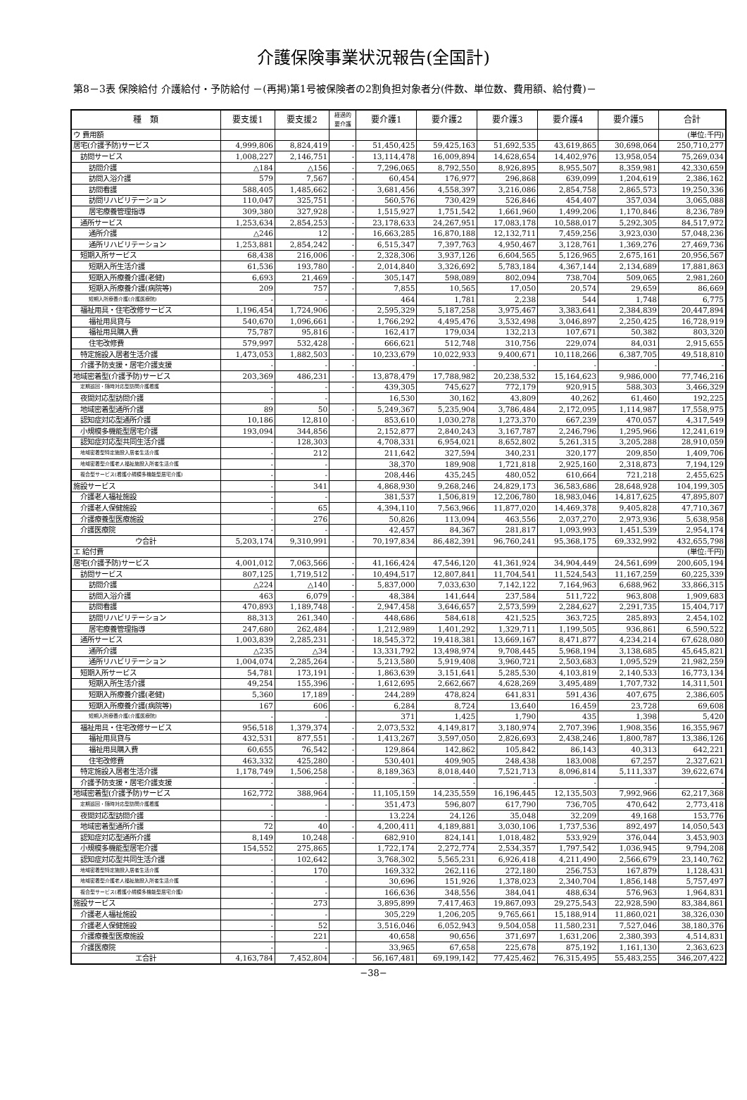介護保険事業状況報告(全国計)
第8－3表 保険給付 介護給付・予防給付 －(再掲)第1号被保険者の2割負担対象者分(件数、単位数、費用額、給付費)－
| 種 類 | 要支援1 | 要支援2 | 経過的 要介護 | 要介護1 | 要介護2 | 要介護3 | 要介護4 | 要介護5 | 合計 |
| --- | --- | --- | --- | --- | --- | --- | --- | --- | --- |
| ウ 費用額 | | | | | | | | | (単位:千円) |
| 居宅(介護予防)サービス | 4,999,806 | 8,824,419 | - | 51,450,425 | 59,425,163 | 51,692,535 | 43,619,865 | 30,698,064 | 250,710,277 |
| 訪問サービス | 1,008,227 | 2,146,751 | - | 13,114,478 | 16,009,894 | 14,628,654 | 14,402,976 | 13,958,054 | 75,269,034 |
| 訪問介護 | △184 | △156 | - | 7,296,065 | 8,792,550 | 8,926,895 | 8,955,507 | 8,359,981 | 42,330,659 |
| 訪問入浴介護 | 579 | 7,567 | - | 60,454 | 176,977 | 296,868 | 639,099 | 1,204,619 | 2,386,162 |
| 訪問看護 | 588,405 | 1,485,662 | - | 3,681,456 | 4,558,397 | 3,216,086 | 2,854,758 | 2,865,573 | 19,250,336 |
| 訪問リハビリテーション | 110,047 | 325,751 | - | 560,576 | 730,429 | 526,846 | 454,407 | 357,034 | 3,065,088 |
| 居宅療養管理指導 | 309,380 | 327,928 | - | 1,515,927 | 1,751,542 | 1,661,960 | 1,499,206 | 1,170,846 | 8,236,789 |
| 通所サービス | 1,253,634 | 2,854,253 | - | 23,178,633 | 24,267,951 | 17,083,178 | 10,588,017 | 5,292,305 | 84,517,972 |
| 通所介護 | △246 | 12 | - | 16,663,285 | 16,870,188 | 12,132,711 | 7,459,256 | 3,923,030 | 57,048,236 |
| 通所リハビリテーション | 1,253,881 | 2,854,242 | - | 6,515,347 | 7,397,763 | 4,950,467 | 3,128,761 | 1,369,276 | 27,469,736 |
| 短期入所サービス | 68,438 | 216,006 | - | 2,328,306 | 3,937,126 | 6,604,565 | 5,126,965 | 2,675,161 | 20,956,567 |
| 短期入所生活介護 | 61,536 | 193,780 | - | 2,014,840 | 3,326,692 | 5,783,184 | 4,367,144 | 2,134,689 | 17,881,863 |
| 短期入所療養介護(老健) | 6,693 | 21,469 | - | 305,147 | 598,089 | 802,094 | 738,704 | 509,065 | 2,981,260 |
| 短期入所療養介護(病院等) | 209 | 757 | - | 7,855 | 10,565 | 17,050 | 20,574 | 29,659 | 86,669 |
| 短期入所療養介護(介護医療院) | - | - | | 464 | 1,781 | 2,238 | 544 | 1,748 | 6,775 |
| 福祉用具・住宅改修サービス | 1,196,454 | 1,724,906 | - | 2,595,329 | 5,187,258 | 3,975,467 | 3,383,641 | 2,384,839 | 20,447,894 |
| 福祉用具貸与 | 540,670 | 1,096,661 | - | 1,766,292 | 4,495,476 | 3,532,498 | 3,046,897 | 2,250,425 | 16,728,919 |
| 福祉用具購入費 | 75,787 | 95,816 | - | 162,417 | 179,034 | 132,213 | 107,671 | 50,382 | 803,320 |
| 住宅改修費 | 579,997 | 532,428 | - | 666,621 | 512,748 | 310,756 | 229,074 | 84,031 | 2,915,655 |
| 特定施設入居者生活介護 | 1,473,053 | 1,882,503 | - | 10,233,679 | 10,022,933 | 9,400,671 | 10,118,266 | 6,387,705 | 49,518,810 |
| 介護予防支援・居宅介護支援 | - | - | - | - | - | - | - | - | - |
| 地域密着型(介護予防)サービス | 203,369 | 486,231 | - | 13,878,479 | 17,788,982 | 20,238,532 | 15,164,623 | 9,986,000 | 77,746,216 |
| 定期巡回・随時対応型訪問介護看護 | - | - | - | 439,305 | 745,627 | 772,179 | 920,915 | 588,303 | 3,466,329 |
| 夜間対応型訪問介護 | - | - | | 16,530 | 30,162 | 43,809 | 40,262 | 61,460 | 192,225 |
| 地域密着型通所介護 | 89 | 50 | - | 5,249,367 | 5,235,904 | 3,786,484 | 2,172,095 | 1,114,987 | 17,558,975 |
| 認知症対応型通所介護 | 10,186 | 12,810 | - | 853,610 | 1,030,278 | 1,273,370 | 667,239 | 470,057 | 4,317,549 |
| 小規模多機能型居宅介護 | 193,094 | 344,856 | | 2,152,877 | 2,840,243 | 3,167,787 | 2,246,796 | 1,295,966 | 12,241,619 |
| 認知症対応型共同生活介護 | - | 128,303 | | 4,708,331 | 6,954,021 | 8,652,802 | 5,261,315 | 3,205,288 | 28,910,059 |
| 地域密着型特定施設入居者生活介護 | - | 212 | | 211,642 | 327,594 | 340,231 | 320,177 | 209,850 | 1,409,706 |
| 地域密着型介護老人福祉施設入所者生活介護 | - | - | | 38,370 | 189,908 | 1,721,818 | 2,925,160 | 2,318,873 | 7,194,129 |
| 複合型サービス(看護小規模多機能型居宅介護) | - | - | | 208,446 | 435,245 | 480,052 | 610,664 | 721,218 | 2,455,625 |
| 施設サービス | - | 341 | | 4,868,930 | 9,268,246 | 24,829,173 | 36,583,686 | 28,648,928 | 104,199,305 |
| 介護老人福祉施設 | - | - | | 381,537 | 1,506,819 | 12,206,780 | 18,983,046 | 14,817,625 | 47,895,807 |
| 介護老人保健施設 | - | 65 | | 4,394,110 | 7,563,966 | 11,877,020 | 14,469,378 | 9,405,828 | 47,710,367 |
| 介護療養型医療施設 | - | 276 | | 50,826 | 113,094 | 463,556 | 2,037,270 | 2,973,936 | 5,638,958 |
| 介護医療院 | - | - | | 42,457 | 84,367 | 281,817 | 1,093,993 | 1,451,539 | 2,954,174 |
| ウ合計 | 5,203,174 | 9,310,991 | - | 70,197,834 | 86,482,391 | 96,760,241 | 95,368,175 | 69,332,992 | 432,655,798 |
| エ 給付費 | | | | | | | | | (単位:千円) |
| 居宅(介護予防)サービス | 4,001,012 | 7,063,566 | - | 41,166,424 | 47,546,120 | 41,361,924 | 34,904,449 | 24,561,699 | 200,605,194 |
| 訪問サービス | 807,125 | 1,719,512 | - | 10,494,517 | 12,807,841 | 11,704,541 | 11,524,543 | 11,167,259 | 60,225,339 |
| 訪問介護 | △224 | △140 | - | 5,837,000 | 7,033,630 | 7,142,122 | 7,164,963 | 6,688,962 | 33,866,315 |
| 訪問入浴介護 | 463 | 6,079 | - | 48,384 | 141,644 | 237,584 | 511,722 | 963,808 | 1,909,683 |
| 訪問看護 | 470,893 | 1,189,748 | - | 2,947,458 | 3,646,657 | 2,573,599 | 2,284,627 | 2,291,735 | 15,404,717 |
| 訪問リハビリテーション | 88,313 | 261,340 | - | 448,686 | 584,618 | 421,525 | 363,725 | 285,893 | 2,454,102 |
| 居宅療養管理指導 | 247,680 | 262,484 | - | 1,212,989 | 1,401,292 | 1,329,711 | 1,199,505 | 936,861 | 6,590,522 |
| 通所サービス | 1,003,839 | 2,285,231 | - | 18,545,372 | 19,418,381 | 13,669,167 | 8,471,877 | 4,234,214 | 67,628,080 |
| 通所介護 | △235 | △34 | - | 13,331,792 | 13,498,974 | 9,708,445 | 5,968,194 | 3,138,685 | 45,645,821 |
| 通所リハビリテーション | 1,004,074 | 2,285,264 | - | 5,213,580 | 5,919,408 | 3,960,721 | 2,503,683 | 1,095,529 | 21,982,259 |
| 短期入所サービス | 54,781 | 173,191 | - | 1,863,639 | 3,151,641 | 5,285,530 | 4,103,819 | 2,140,533 | 16,773,134 |
| 短期入所生活介護 | 49,254 | 155,396 | - | 1,612,695 | 2,662,667 | 4,628,269 | 3,495,489 | 1,707,732 | 14,311,501 |
| 短期入所療養介護(老健) | 5,360 | 17,189 | - | 244,289 | 478,824 | 641,831 | 591,436 | 407,675 | 2,386,605 |
| 短期入所療養介護(病院等) | 167 | 606 | - | 6,284 | 8,724 | 13,640 | 16,459 | 23,728 | 69,608 |
| 短期入所療養介護(介護医療院) | - | - | | 371 | 1,425 | 1,790 | 435 | 1,398 | 5,420 |
| 福祉用具・住宅改修サービス | 956,518 | 1,379,374 | - | 2,073,532 | 4,149,817 | 3,180,974 | 2,707,396 | 1,908,356 | 16,355,967 |
| 福祉用具貸与 | 432,531 | 877,551 | - | 1,413,267 | 3,597,050 | 2,826,693 | 2,438,246 | 1,800,787 | 13,386,126 |
| 福祉用具購入費 | 60,655 | 76,542 | - | 129,864 | 142,862 | 105,842 | 86,143 | 40,313 | 642,221 |
| 住宅改修費 | 463,332 | 425,280 | - | 530,401 | 409,905 | 248,438 | 183,008 | 67,257 | 2,327,621 |
| 特定施設入居者生活介護 | 1,178,749 | 1,506,258 | - | 8,189,363 | 8,018,440 | 7,521,713 | 8,096,814 | 5,111,337 | 39,622,674 |
| 介護予防支援・居宅介護支援 | - | - | - | - | - | - | - | - | - |
| 地域密着型(介護予防)サービス | 162,772 | 388,964 | - | 11,105,159 | 14,235,559 | 16,196,445 | 12,135,503 | 7,992,966 | 62,217,368 |
| 定期巡回・随時対応型訪問介護看護 | - | - | - | 351,473 | 596,807 | 617,790 | 736,705 | 470,642 | 2,773,418 |
| 夜間対応型訪問介護 | - | - | | 13,224 | 24,126 | 35,048 | 32,209 | 49,168 | 153,776 |
| 地域密着型通所介護 | 72 | 40 | - | 4,200,411 | 4,189,881 | 3,030,106 | 1,737,536 | 892,497 | 14,050,543 |
| 認知症対応型通所介護 | 8,149 | 10,248 | - | 682,910 | 824,141 | 1,018,482 | 533,929 | 376,044 | 3,453,903 |
| 小規模多機能型居宅介護 | 154,552 | 275,865 | | 1,722,174 | 2,272,774 | 2,534,357 | 1,797,542 | 1,036,945 | 9,794,208 |
| 認知症対応型共同生活介護 | - | 102,642 | | 3,768,302 | 5,565,231 | 6,926,418 | 4,211,490 | 2,566,679 | 23,140,762 |
| 地域密着型特定施設入居者生活介護 | - | 170 | | 169,332 | 262,116 | 272,180 | 256,753 | 167,879 | 1,128,431 |
| 地域密着型介護老人福祉施設入所者生活介護 | - | - | | 30,696 | 151,926 | 1,378,023 | 2,340,704 | 1,856,148 | 5,757,497 |
| 複合型サービス(看護小規模多機能型居宅介護) | - | - | | 166,636 | 348,556 | 384,041 | 488,634 | 576,963 | 1,964,831 |
| 施設サービス | - | 273 | | 3,895,899 | 7,417,463 | 19,867,093 | 29,275,543 | 22,928,590 | 83,384,861 |
| 介護老人福祉施設 | - | - | | 305,229 | 1,206,205 | 9,765,661 | 15,188,914 | 11,860,021 | 38,326,030 |
| 介護老人保健施設 | - | 52 | | 3,516,046 | 6,052,943 | 9,504,058 | 11,580,231 | 7,527,046 | 38,180,376 |
| 介護療養型医療施設 | - | 221 | | 40,658 | 90,656 | 371,697 | 1,631,206 | 2,380,393 | 4,514,831 |
| 介護医療院 | - | - | | 33,965 | 67,658 | 225,678 | 875,192 | 1,161,130 | 2,363,623 |
| エ合計 | 4,163,784 | 7,452,804 | - | 56,167,481 | 69,199,142 | 77,425,462 | 76,315,495 | 55,483,255 | 346,207,422 |
−38−